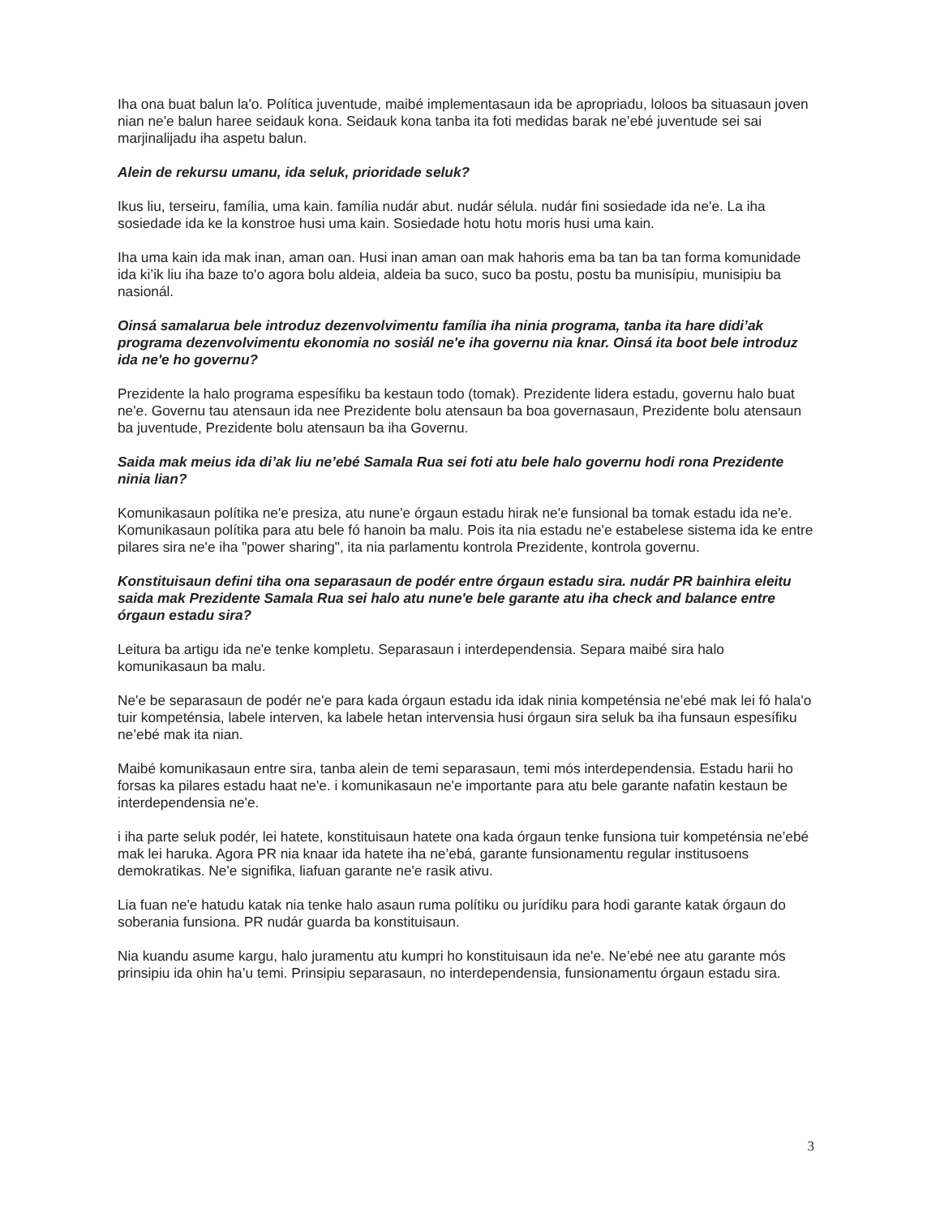Iha ona buat balun la'o. Política juventude, maibé implementasaun ida be apropriadu, loloos ba situasaun joven nian ne'e balun haree seidauk kona. Seidauk kona tanba ita foti medidas barak ne’ebé juventude sei sai marjinalijadu iha aspetu balun.
Alein de rekursu umanu, ida seluk, prioridade seluk?
Ikus liu, terseiru, família, uma kain. família nudár abut. nudár sélula. nudár fini sosiedade ida ne'e. La iha sosiedade ida ke la konstroe husi uma kain. Sosiedade hotu hotu moris husi uma kain.
Iha uma kain ida mak inan, aman oan. Husi inan aman oan mak hahoris ema ba tan ba tan forma komunidade ida ki’ik liu iha baze to'o agora bolu aldeia, aldeia ba suco, suco ba postu, postu ba munisípiu, munisipiu ba nasionál.
Oinsá samalarua bele introduz dezenvolvimentu família iha ninia programa, tanba ita hare didi’ak programa dezenvolvimentu ekonomia no sosiál ne'e iha governu nia knar. Oinsá ita boot bele introduz ida ne'e ho governu?
Prezidente la halo programa espesífiku ba kestaun todo (tomak). Prezidente lidera estadu, governu halo buat ne'e. Governu tau atensaun ida nee Prezidente bolu atensaun ba boa governasaun, Prezidente bolu atensaun ba juventude, Prezidente bolu atensaun ba iha Governu.
Saida mak meius ida di’ak liu ne’ebé Samala Rua sei foti atu bele halo governu hodi rona Prezidente ninia lian?
Komunikasaun polítika ne'e presiza, atu nune'e órgaun estadu hirak ne'e funsional ba tomak estadu ida ne'e. Komunikasaun polítika para atu bele fó hanoin ba malu. Pois ita nia estadu ne'e estabelese sistema ida ke entre pilares sira ne'e iha "power sharing", ita nia parlamentu kontrola Prezidente, kontrola governu.
Konstituisaun defini tiha ona separasaun de podér entre órgaun estadu sira. nudár PR bainhira eleitu saida mak Prezidente Samala Rua sei halo atu nune'e bele garante atu iha check and balance entre órgaun estadu sira?
Leitura ba artigu ida ne'e tenke kompletu. Separasaun i interdependensia. Separa maibé sira halo komunikasaun ba malu.
Ne'e be separasaun de podér ne'e para kada órgaun estadu ida idak ninia kompeténsia ne’ebé mak lei fó hala'o tuir kompeténsia, labele interven, ka labele hetan intervensia husi órgaun sira seluk ba iha funsaun espesífiku ne’ebé mak ita nian.
Maibé komunikasaun entre sira, tanba alein de temi separasaun, temi mós interdependensia. Estadu harii ho forsas ka pilares estadu haat ne'e. i komunikasaun ne'e importante para atu bele garante nafatin kestaun be interdependensia ne'e.
i iha parte seluk podér, lei hatete, konstituisaun hatete ona kada órgaun tenke funsiona tuir kompeténsia ne’ebé mak lei haruka. Agora PR nia knaar ida hatete iha ne’ebá, garante funsionamentu regular institusoens demokratikas. Ne'e signifika, liafuan garante ne'e rasik ativu.
Lia fuan ne'e hatudu katak nia tenke halo asaun ruma polítiku ou jurídiku para hodi garante katak órgaun do soberania funsiona. PR nudár guarda ba konstituisaun.
Nia kuandu asume kargu, halo juramentu atu kumpri ho konstituisaun ida ne'e. Ne’ebé nee atu garante mós prinsipiu ida ohin ha’u temi. Prinsipiu separasaun, no interdependensia, funsionamentu órgaun estadu sira.
3